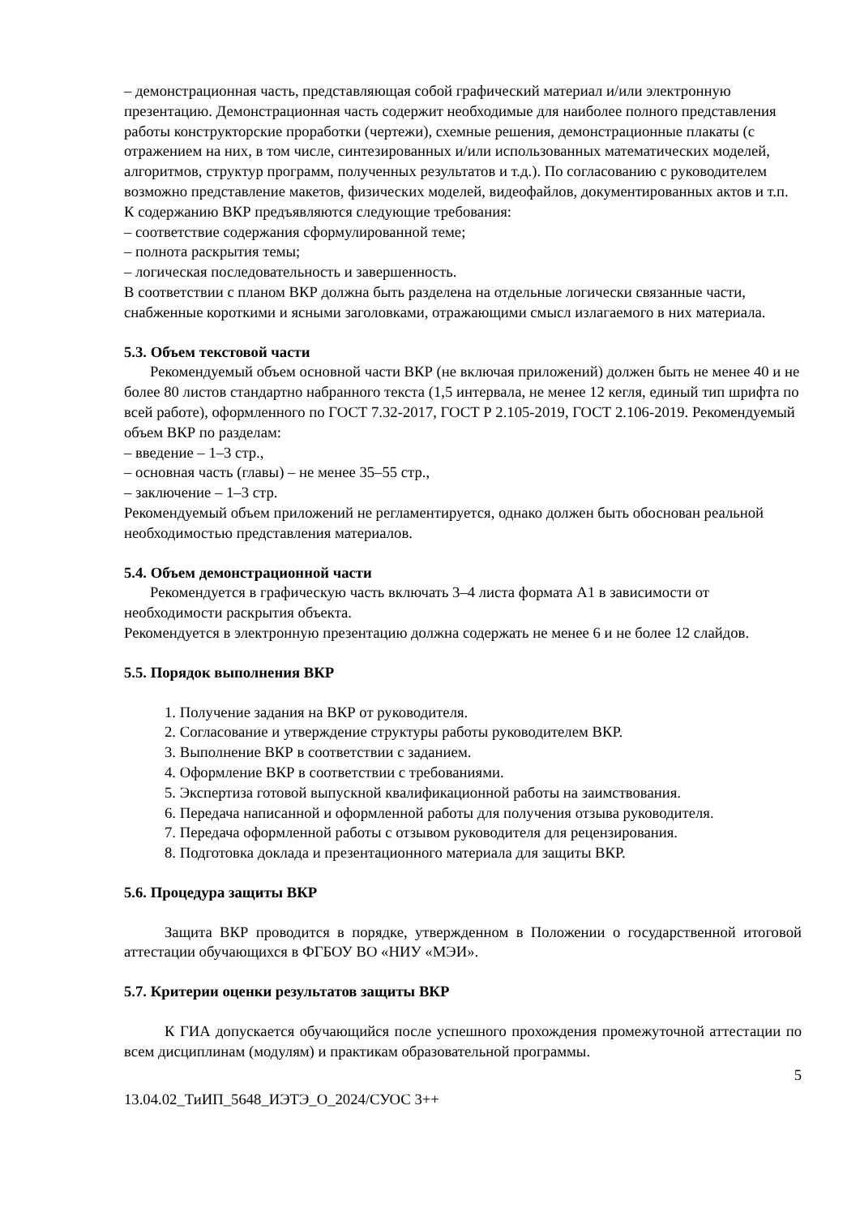– демонстрационная часть, представляющая собой графический материал и/или электронную презентацию. Демонстрационная часть содержит необходимые для наиболее полного представления работы конструкторские проработки (чертежи), схемные решения, демонстрационные плакаты (с отражением на них, в том числе, синтезированных и/или использованных математических моделей, алгоритмов, структур программ, полученных результатов и т.д.). По согласованию с руководителем возможно представление макетов, физических моделей, видеофайлов, документированных актов и т.п.
К содержанию ВКР предъявляются следующие требования:
– соответствие содержания сформулированной теме;
– полнота раскрытия темы;
– логическая последовательность и завершенность.
В соответствии с планом ВКР должна быть разделена на отдельные логически связанные части, снабженные короткими и ясными заголовками, отражающими смысл излагаемого в них материала.
5.3. Объем текстовой части
Рекомендуемый объем основной части ВКР (не включая приложений) должен быть не менее 40 и не более 80 листов стандартно набранного текста (1,5 интервала, не менее 12 кегля, единый тип шрифта по всей работе), оформленного по ГОСТ 7.32-2017, ГОСТ Р 2.105-2019, ГОСТ 2.106-2019. Рекомендуемый объем ВКР по разделам:
– введение – 1–3 стр.,
– основная часть (главы) – не менее 35–55 стр.,
– заключение – 1–3 стр.
Рекомендуемый объем приложений не регламентируется, однако должен быть обоснован реальной необходимостью представления материалов.
5.4. Объем демонстрационной части
Рекомендуется в графическую часть включать 3–4 листа формата А1 в зависимости от необходимости раскрытия объекта.
Рекомендуется в электронную презентацию должна содержать не менее 6 и не более 12 слайдов.
5.5. Порядок выполнения ВКР
1. Получение задания на ВКР от руководителя.
2. Согласование и утверждение структуры работы руководителем ВКР.
3. Выполнение ВКР в соответствии с заданием.
4. Оформление ВКР в соответствии с требованиями.
5. Экспертиза готовой выпускной квалификационной работы на заимствования.
6. Передача написанной и оформленной работы для получения отзыва руководителя.
7. Передача оформленной работы с отзывом руководителя для рецензирования.
8. Подготовка доклада и презентационного материала для защиты ВКР.
5.6. Процедура защиты ВКР
Защита ВКР проводится в порядке, утвержденном в Положении о государственной итоговой аттестации обучающихся в ФГБОУ ВО «НИУ «МЭИ».
5.7. Критерии оценки результатов защиты ВКР
К ГИА допускается обучающийся после успешного прохождения промежуточной аттестации по всем дисциплинам (модулям) и практикам образовательной программы.
5
13.04.02_ТиИП_5648_ИЭТЭ_О_2024/СУОС 3++